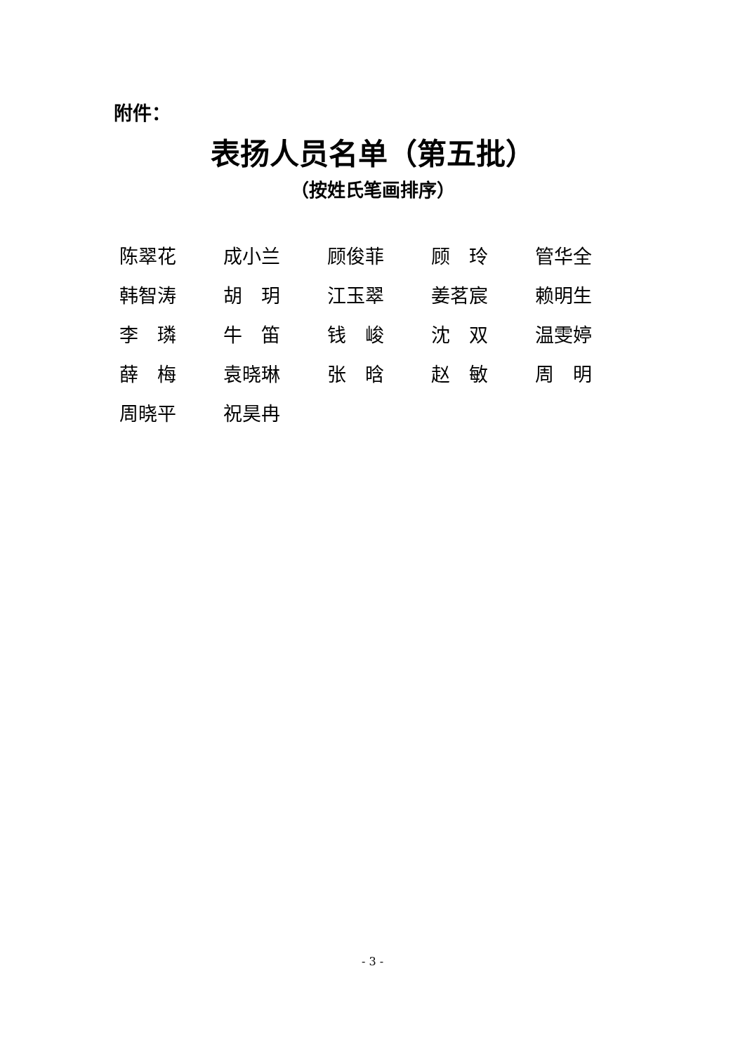附件：
表扬人员名单（第五批）
（按姓氏笔画排序）
| 陈翠花 | 成小兰 | 顾俊菲 | 顾 玲 | 管华全 |
| 韩智涛 | 胡 玥 | 江玉翠 | 姜茗宸 | 赖明生 |
| 李 璘 | 牛 笛 | 钱 峻 | 沈 双 | 温雯婷 |
| 薛 梅 | 袁晓琳 | 张 晗 | 赵 敏 | 周 明 |
| 周晓平 | 祝昊冉 | | | |
- 3 -